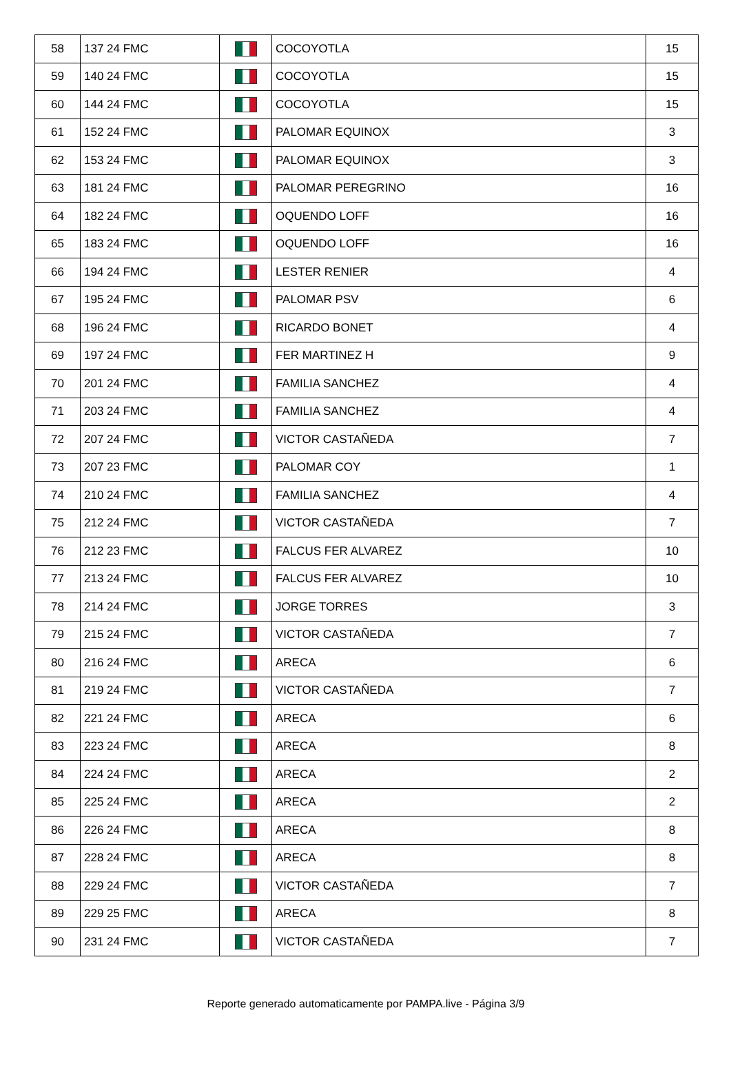| 58 | 137 24 FMC | | COCOYOTLA | 15 |
| 59 | 140 24 FMC | | COCOYOTLA | 15 |
| 60 | 144 24 FMC | | COCOYOTLA | 15 |
| 61 | 152 24 FMC | | PALOMAR EQUINOX | 3 |
| 62 | 153 24 FMC | | PALOMAR EQUINOX | 3 |
| 63 | 181 24 FMC | | PALOMAR PEREGRINO | 16 |
| 64 | 182 24 FMC | | OQUENDO LOFF | 16 |
| 65 | 183 24 FMC | | OQUENDO LOFF | 16 |
| 66 | 194 24 FMC | | LESTER RENIER | 4 |
| 67 | 195 24 FMC | | PALOMAR PSV | 6 |
| 68 | 196 24 FMC | | RICARDO BONET | 4 |
| 69 | 197 24 FMC | | FER MARTINEZ H | 9 |
| 70 | 201 24 FMC | | FAMILIA SANCHEZ | 4 |
| 71 | 203 24 FMC | | FAMILIA SANCHEZ | 4 |
| 72 | 207 24 FMC | | VICTOR CASTAÑEDA | 7 |
| 73 | 207 23 FMC | | PALOMAR COY | 1 |
| 74 | 210 24 FMC | | FAMILIA SANCHEZ | 4 |
| 75 | 212 24 FMC | | VICTOR CASTAÑEDA | 7 |
| 76 | 212 23 FMC | | FALCUS FER ALVAREZ | 10 |
| 77 | 213 24 FMC | | FALCUS FER ALVAREZ | 10 |
| 78 | 214 24 FMC | | JORGE TORRES | 3 |
| 79 | 215 24 FMC | | VICTOR CASTAÑEDA | 7 |
| 80 | 216 24 FMC | | ARECA | 6 |
| 81 | 219 24 FMC | | VICTOR CASTAÑEDA | 7 |
| 82 | 221 24 FMC | | ARECA | 6 |
| 83 | 223 24 FMC | | ARECA | 8 |
| 84 | 224 24 FMC | | ARECA | 2 |
| 85 | 225 24 FMC | | ARECA | 2 |
| 86 | 226 24 FMC | | ARECA | 8 |
| 87 | 228 24 FMC | | ARECA | 8 |
| 88 | 229 24 FMC | | VICTOR CASTAÑEDA | 7 |
| 89 | 229 25 FMC | | ARECA | 8 |
| 90 | 231 24 FMC | | VICTOR CASTAÑEDA | 7 |
Reporte generado automaticamente por PAMPA.live - Página 3/9